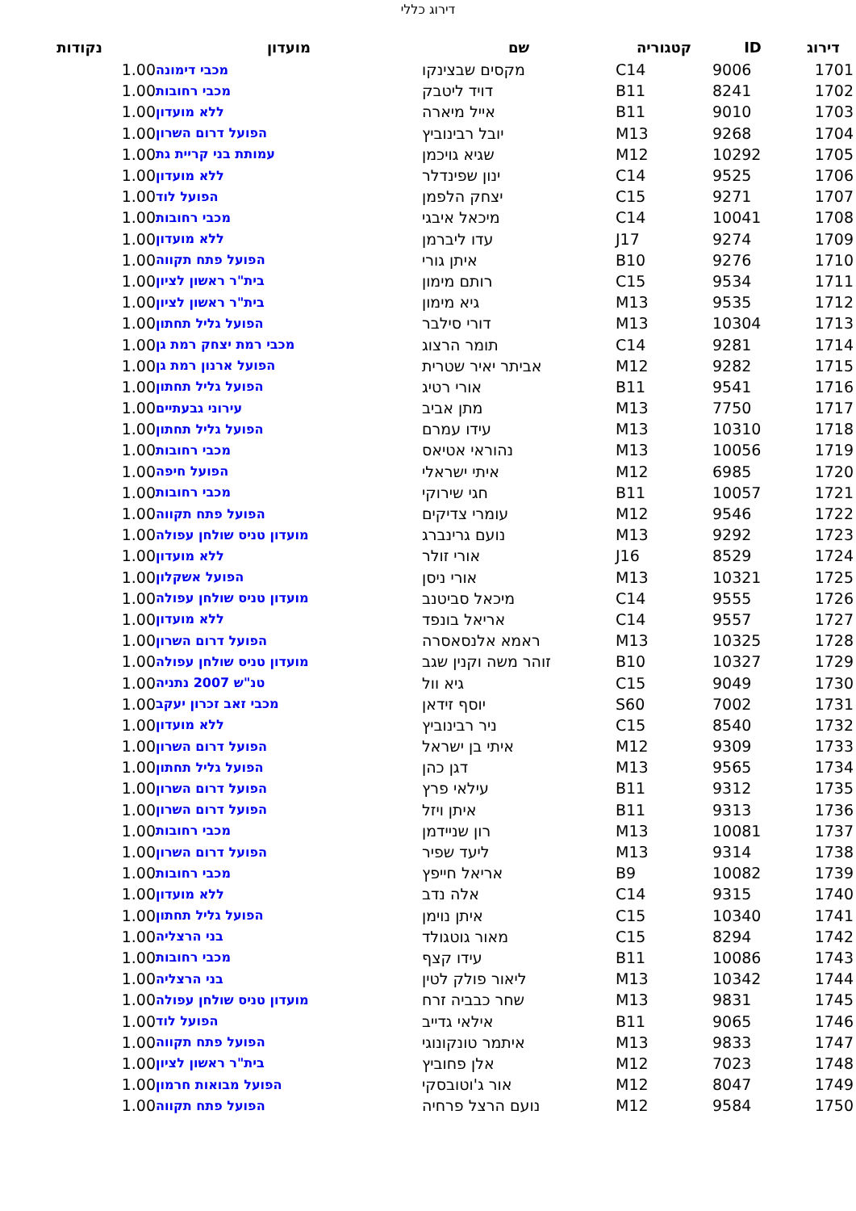דירוג כללי
| דירוג | ID | קטגוריה | שם | מועדון | נקודות |
| --- | --- | --- | --- | --- | --- |
| 1701 | 9006 | C14 | מקסים שבצינקו | מכבי דימונה | 1.00 |
| 1702 | 8241 | B11 | דויד ליטבק | מכבי רחובות | 1.00 |
| 1703 | 9010 | B11 | אייל מיארה | ללא מועדון | 1.00 |
| 1704 | 9268 | M13 | יובל רבינוביץ | הפועל דרום השרון | 1.00 |
| 1705 | 10292 | M12 | שגיא גויכמן | עמותת בני קריית גת | 1.00 |
| 1706 | 9525 | C14 | ינון שפינדלר | ללא מועדון | 1.00 |
| 1707 | 9271 | C15 | יצחק הלפמן | הפועל לוד | 1.00 |
| 1708 | 10041 | C14 | מיכאל איבגי | מכבי רחובות | 1.00 |
| 1709 | 9274 | J17 | עדו ליברמן | ללא מועדון | 1.00 |
| 1710 | 9276 | B10 | איתן גורי | הפועל פתח תקווה | 1.00 |
| 1711 | 9534 | C15 | רותם מימון | בית"ר ראשון לציון | 1.00 |
| 1712 | 9535 | M13 | גיא מימון | בית"ר ראשון לציון | 1.00 |
| 1713 | 10304 | M13 | דורי סילבר | הפועל גליל תחתון | 1.00 |
| 1714 | 9281 | C14 | תומר הרצוג | מכבי רמת יצחק רמת גן | 1.00 |
| 1715 | 9282 | M12 | אביתר יאיר שטרית | הפועל ארנון רמת גן | 1.00 |
| 1716 | 9541 | B11 | אורי רטיג | הפועל גליל תחתון | 1.00 |
| 1717 | 7750 | M13 | מתן אביב | עירוני גבעתיים | 1.00 |
| 1718 | 10310 | M13 | עידו עמרם | הפועל גליל תחתון | 1.00 |
| 1719 | 10056 | M13 | נהוראי אטיאס | מכבי רחובות | 1.00 |
| 1720 | 6985 | M12 | איתי ישראלי | הפועל חיפה | 1.00 |
| 1721 | 10057 | B11 | חגי שירוקי | מכבי רחובות | 1.00 |
| 1722 | 9546 | M12 | עומרי צדיקים | הפועל פתח תקווה | 1.00 |
| 1723 | 9292 | M13 | נועם גרינברג | מועדון טניס שולחן עפולה | 1.00 |
| 1724 | 8529 | J16 | אורי זולר | ללא מועדון | 1.00 |
| 1725 | 10321 | M13 | אורי ניסן | הפועל אשקלון | 1.00 |
| 1726 | 9555 | C14 | מיכאל סביטנב | מועדון טניס שולחן עפולה | 1.00 |
| 1727 | 9557 | C14 | אריאל בונפד | ללא מועדון | 1.00 |
| 1728 | 10325 | M13 | ראמא אלנסאסרה | הפועל דרום השרון | 1.00 |
| 1729 | 10327 | B10 | זוהר משה וקנין שגב | מועדון טניס שולחן עפולה | 1.00 |
| 1730 | 9049 | C15 | גיא וול | טנ"ש 2007 נתניה | 1.00 |
| 1731 | 7002 | S60 | יוסף זידאן | מכבי זאב זכרון יעקב | 1.00 |
| 1732 | 8540 | C15 | ניר רבינוביץ | ללא מועדון | 1.00 |
| 1733 | 9309 | M12 | איתי בן ישראל | הפועל דרום השרון | 1.00 |
| 1734 | 9565 | M13 | דגן כהן | הפועל גליל תחתון | 1.00 |
| 1735 | 9312 | B11 | עילאי פרץ | הפועל דרום השרון | 1.00 |
| 1736 | 9313 | B11 | איתן ויזל | הפועל דרום השרון | 1.00 |
| 1737 | 10081 | M13 | רון שניידמן | מכבי רחובות | 1.00 |
| 1738 | 9314 | M13 | ליעד שפיר | הפועל דרום השרון | 1.00 |
| 1739 | 10082 | B9 | אריאל חייפץ | מכבי רחובות | 1.00 |
| 1740 | 9315 | C14 | אלה נדב | ללא מועדון | 1.00 |
| 1741 | 10340 | C15 | איתן נוימן | הפועל גליל תחתון | 1.00 |
| 1742 | 8294 | C15 | מאור גוטגולד | בני הרצליה | 1.00 |
| 1743 | 10086 | B11 | עידו קצף | מכבי רחובות | 1.00 |
| 1744 | 10342 | M13 | ליאור פולק לטין | בני הרצליה | 1.00 |
| 1745 | 9831 | M13 | שחר כבביה זרח | מועדון טניס שולחן עפולה | 1.00 |
| 1746 | 9065 | B11 | אילאי גדייב | הפועל לוד | 1.00 |
| 1747 | 9833 | M13 | איתמר טונקונוגי | הפועל פתח תקווה | 1.00 |
| 1748 | 7023 | M12 | אלן פחוביץ | בית"ר ראשון לציון | 1.00 |
| 1749 | 8047 | M12 | אור ג'וטובסקי | הפועל מבואות חרמון | 1.00 |
| 1750 | 9584 | M12 | נועם הרצל פרחיה | הפועל פתח תקווה | 1.00 |